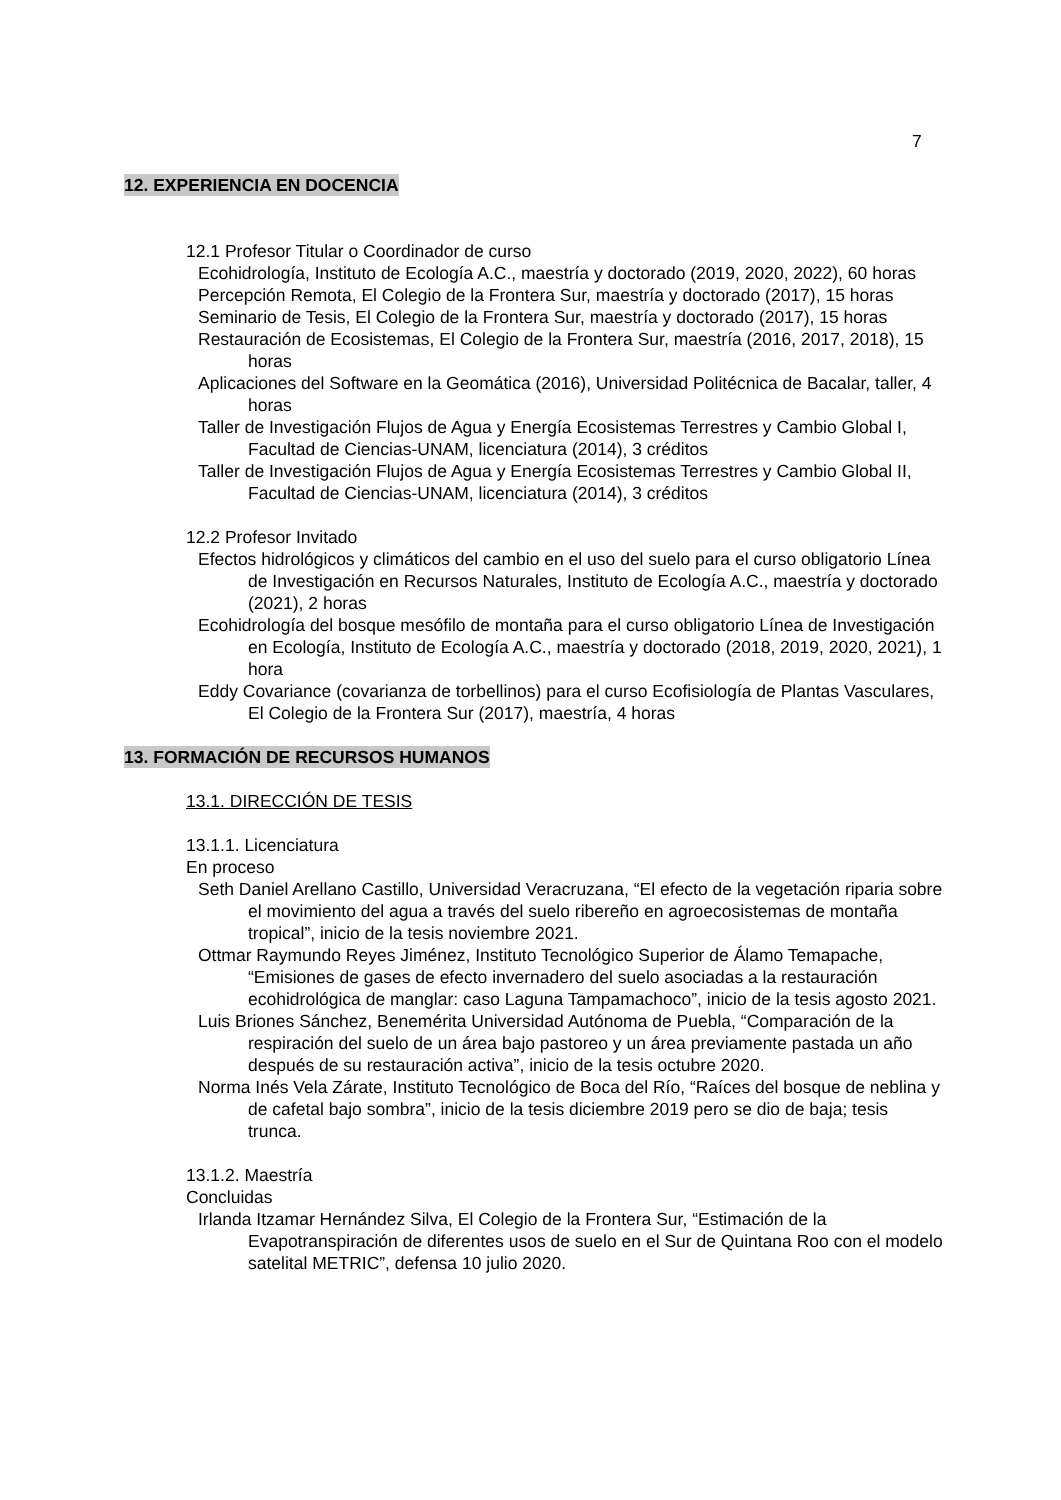7
12. EXPERIENCIA EN DOCENCIA
12.1 Profesor Titular o Coordinador de curso
Ecohidrología, Instituto de Ecología A.C., maestría y doctorado (2019, 2020, 2022), 60 horas
Percepción Remota, El Colegio de la Frontera Sur, maestría y doctorado (2017), 15 horas
Seminario de Tesis, El Colegio de la Frontera Sur, maestría y doctorado (2017), 15 horas
Restauración de Ecosistemas, El Colegio de la Frontera Sur, maestría (2016, 2017, 2018), 15 horas
Aplicaciones del Software en la Geomática (2016), Universidad Politécnica de Bacalar, taller, 4 horas
Taller de Investigación Flujos de Agua y Energía Ecosistemas Terrestres y Cambio Global I, Facultad de Ciencias-UNAM, licenciatura (2014), 3 créditos
Taller de Investigación Flujos de Agua y Energía Ecosistemas Terrestres y Cambio Global II, Facultad de Ciencias-UNAM, licenciatura (2014), 3 créditos
12.2 Profesor Invitado
Efectos hidrológicos y climáticos del cambio en el uso del suelo para el curso obligatorio Línea de Investigación en Recursos Naturales, Instituto de Ecología A.C., maestría y doctorado (2021), 2 horas
Ecohidrología del bosque mesófilo de montaña para el curso obligatorio Línea de Investigación en Ecología, Instituto de Ecología A.C., maestría y doctorado (2018, 2019, 2020, 2021), 1 hora
Eddy Covariance (covarianza de torbellinos) para el curso Ecofisiología de Plantas Vasculares, El Colegio de la Frontera Sur (2017), maestría, 4 horas
13. FORMACIÓN DE RECURSOS HUMANOS
13.1. DIRECCIÓN DE TESIS
13.1.1. Licenciatura
En proceso
Seth Daniel Arellano Castillo, Universidad Veracruzana, “El efecto de la vegetación riparia sobre el movimiento del agua a través del suelo ribereño en agroecosistemas de montaña tropical”, inicio de la tesis noviembre 2021.
Ottmar Raymundo Reyes Jiménez, Instituto Tecnológico Superior de Álamo Temapache, “Emisiones de gases de efecto invernadero del suelo asociadas a la restauración ecohidrológica de manglar: caso Laguna Tampamachoco”, inicio de la tesis agosto 2021.
Luis Briones Sánchez, Benemérita Universidad Autónoma de Puebla, “Comparación de la respiración del suelo de un área bajo pastoreo y un área previamente pastada un año después de su restauración activa”, inicio de la tesis octubre 2020.
Norma Inés Vela Zárate, Instituto Tecnológico de Boca del Río, “Raíces del bosque de neblina y de cafetal bajo sombra”, inicio de la tesis diciembre 2019 pero se dio de baja; tesis trunca.
13.1.2. Maestría
Concluidas
Irlanda Itzamar Hernández Silva, El Colegio de la Frontera Sur, “Estimación de la Evapotranspiración de diferentes usos de suelo en el Sur de Quintana Roo con el modelo satelital METRIC”, defensa 10 julio 2020.